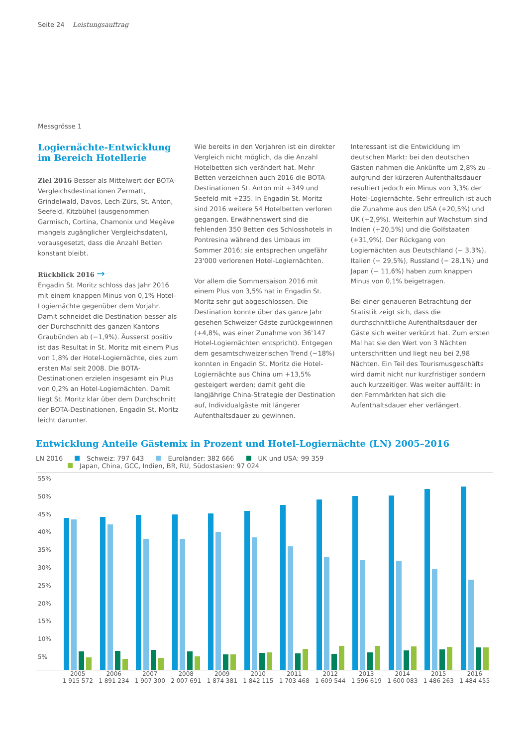Seite 24 Leistungsauftrag
Messgrösse 1
Logiernächte-Entwicklung im Bereich Hotellerie
Ziel 2016 Besser als Mittelwert der BOTA-Vergleichsdestinationen Zermatt, Grindelwald, Davos, Lech-Zürs, St. Anton, Seefeld, Kitzbühel (ausgenommen Garmisch, Cortina, Chamonix und Megève mangels zugänglicher Vergleichsdaten), vorausgesetzt, dass die Anzahl Betten konstant bleibt.
Rückblick 2016 →
Engadin St. Moritz schloss das Jahr 2016 mit einem knappen Minus von 0,1% Hotel-Logiernächte gegenüber dem Vorjahr. Damit schneidet die Destination besser als der Durchschnitt des ganzen Kantons Graubünden ab (−1,9%). Äusserst positiv ist das Resultat in St. Moritz mit einem Plus von 1,8% der Hotel-Logiernächte, dies zum ersten Mal seit 2008. Die BOTA-Destinationen erzielen insgesamt ein Plus von 0,2% an Hotel-Logiernächten. Damit liegt St. Moritz klar über dem Durchschnitt der BOTA-Destinationen, Engadin St. Moritz leicht darunter.
Wie bereits in den Vorjahren ist ein direkter Vergleich nicht möglich, da die Anzahl Hotelbetten sich verändert hat. Mehr Betten verzeichnen auch 2016 die BOTA-Destinationen St. Anton mit +349 und Seefeld mit +235. In Engadin St. Moritz sind 2016 weitere 54 Hotelbetten verloren gegangen. Erwähnenswert sind die fehlenden 350 Betten des Schlosshotels in Pontresina während des Umbaus im Sommer 2016; sie entsprechen ungefähr 23'000 verlorenen Hotel-Logiernächten.
Vor allem die Sommersaison 2016 mit einem Plus von 3,5% hat in Engadin St. Moritz sehr gut abgeschlossen. Die Destination konnte über das ganze Jahr gesehen Schweizer Gäste zurückgewinnen (+4,8%, was einer Zunahme von 36'147 Hotel-Logiernächten entspricht). Entgegen dem gesamtschweizerischen Trend (−18%) konnten in Engadin St. Moritz die Hotel-Logiernächte aus China um +13,5% gesteigert werden; damit geht die langjährige China-Strategie der Destination auf, Individualgäste mit längerer Aufenthaltsdauer zu gewinnen.
Interessant ist die Entwicklung im deutschen Markt: bei den deutschen Gästen nahmen die Ankünfte um 2,8% zu – aufgrund der kürzeren Aufenthaltsdauer resultiert jedoch ein Minus von 3,3% der Hotel-Logiernächte. Sehr erfreulich ist auch die Zunahme aus den USA (+20,5%) und UK (+2,9%). Weiterhin auf Wachstum sind Indien (+20,5%) und die Golfstaaten (+31,9%). Der Rückgang von Logiernächten aus Deutschland (− 3,3%), Italien (− 29,5%), Russland (− 28,1%) und Japan (− 11,6%) haben zum knappen Minus von 0,1% beigetragen.
Bei einer genaueren Betrachtung der Statistik zeigt sich, dass die durchschnittliche Aufenthaltsdauer der Gäste sich weiter verkürzt hat. Zum ersten Mal hat sie den Wert von 3 Nächten unterschritten und liegt neu bei 2,98 Nächten. Ein Teil des Tourismusgeschäfts wird damit nicht nur kurzfristiger sondern auch kurzzeitiger. Was weiter auffällt: in den Fernmärkten hat sich die Aufenthaltsdauer eher verlängert.
Entwicklung Anteile Gästemix in Prozent und Hotel-Logiernächte (LN) 2005–2016
LN 2016 Schweiz: 797 643 Euroländer: 382 666 UK und USA: 99 359
Japan, China, GCC, Indien, BR, RU, Südostasien: 97 024
55%
50%
45%
40%
35%
30%
25%
20%
15%
10%
5%
2005
1 915 572
2006
1 891 234
2007
1 907 300
2008
2 007 691
2009
1 874 381
2010
1 842 115
2011
1 703 468
2012
1 609 544
2013
1 596 619
2014
1 600 083
2015
1 486 263
2016
1 484 455